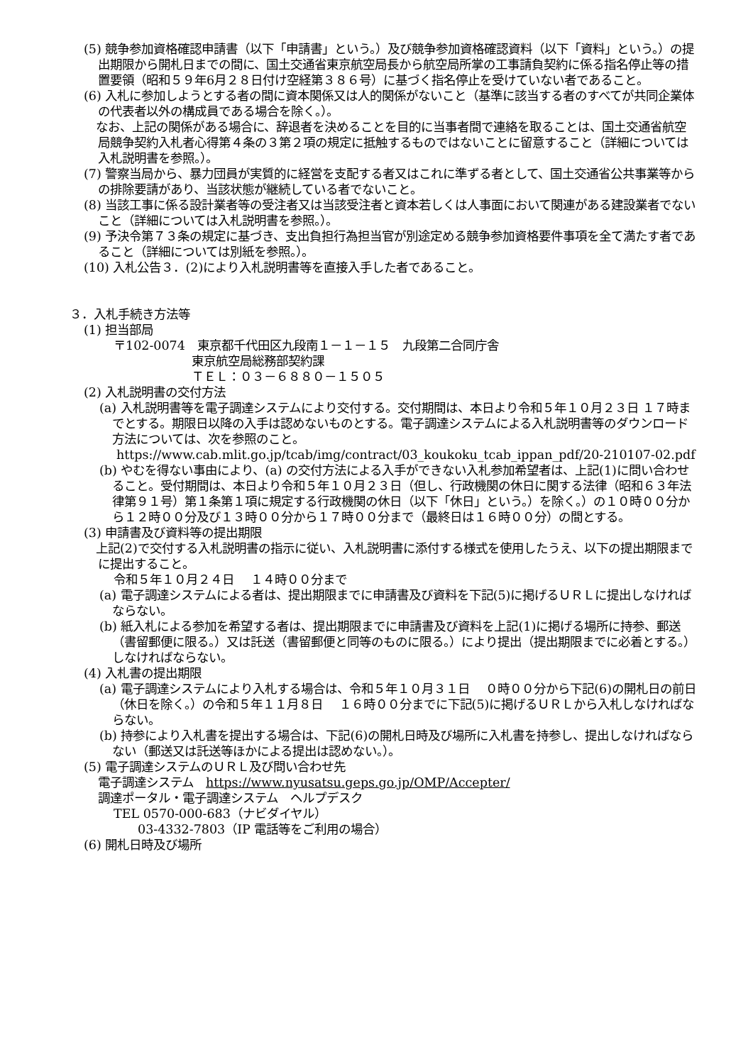(5) 競争参加資格確認申請書（以下「申請書」という。）及び競争参加資格確認資料（以下「資料」という。）の提出期限から開札日までの間に、国土交通省東京航空局長から航空局所掌の工事請負契約に係る指名停止等の措置要領（昭和５９年6月２８日付け空経第３８６号）に基づく指名停止を受けていない者であること。
(6) 入札に参加しようとする者の間に資本関係又は人的関係がないこと（基準に該当する者のすべてが共同企業体の代表者以外の構成員である場合を除く。）。
　なお、上記の関係がある場合に、辞退者を決めることを目的に当事者間で連絡を取ることは、国土交通省航空局競争契約入札者心得第４条の３第２項の規定に抵触するものではないことに留意すること（詳細については入札説明書を参照。）。
(7) 警察当局から、暴力団員が実質的に経営を支配する者又はこれに準ずる者として、国土交通省公共事業等からの排除要請があり、当該状態が継続している者でないこと。
(8) 当該工事に係る設計業者等の受注者又は当該受注者と資本若しくは人事面において関連がある建設業者でないこと（詳細については入札説明書を参照。）。
(9) 予決令第７３条の規定に基づき、支出負担行為担当官が別途定める競争参加資格要件事項を全て満たす者であること（詳細については別紙を参照。）。
(10) 入札公告３．(2)により入札説明書等を直接入手した者であること。
３．入札手続き方法等
(1) 担当部局
〒102-0074　東京都千代田区九段南１－１－１５　九段第二合同庁舎
東京航空局総務部契約課
ＴＥＬ：０３－６８８０－１５０５
(2) 入札説明書の交付方法
(a) 入札説明書等を電子調達システムにより交付する。交付期間は、本日より令和５年１０月２３日 １７時までとする。期限日以降の入手は認めないものとする。電子調達システムによる入札説明書等のダウンロード方法については、次を参照のこと。
https://www.cab.mlit.go.jp/tcab/img/contract/03_koukoku_tcab_ippan_pdf/20-210107-02.pdf
(b) やむを得ない事由により、(a) の交付方法による入手ができない入札参加希望者は、上記(1)に問い合わせること。受付期間は、本日より令和５年１０月２３日（但し、行政機関の休日に関する法律（昭和６３年法律第９１号）第１条第１項に規定する行政機関の休日（以下「休日」という。）を除く。）の１０時００分から１２時００分及び１３時００分から１７時００分まで（最終日は１６時００分）の間とする。
(3) 申請書及び資料等の提出期限
　上記(2)で交付する入札説明書の指示に従い、入札説明書に添付する様式を使用したうえ、以下の提出期限までに提出すること。
令和５年１０月２４日　 １４時００分まで
(a) 電子調達システムによる者は、提出期限までに申請書及び資料を下記(5)に掲げるＵＲＬに提出しなければならない。
(b) 紙入札による参加を希望する者は、提出期限までに申請書及び資料を上記(1)に掲げる場所に持参、郵送（書留郵便に限る。）又は託送（書留郵便と同等のものに限る。）により提出（提出期限までに必着とする。）しなければならない。
(4) 入札書の提出期限
(a) 電子調達システムにより入札する場合は、令和５年１０月３１日　 ０時００分から下記(6)の開札日の前日（休日を除く。）の令和５年１１月８日　 １６時００分までに下記(5)に掲げるＵＲＬから入札しなければならない。
(b) 持参により入札書を提出する場合は、下記(6)の開札日時及び場所に入札書を持参し、提出しなければならない（郵送又は託送等ほかによる提出は認めない。）。
(5) 電子調達システムのＵＲＬ及び問い合わせ先
電子調達システム　https://www.nyusatsu.geps.go.jp/OMP/Accepter/
調達ポータル・電子調達システム　ヘルプデスク
TEL 0570-000-683（ナビダイヤル）
03-4332-7803（IP 電話等をご利用の場合）
(6) 開札日時及び場所